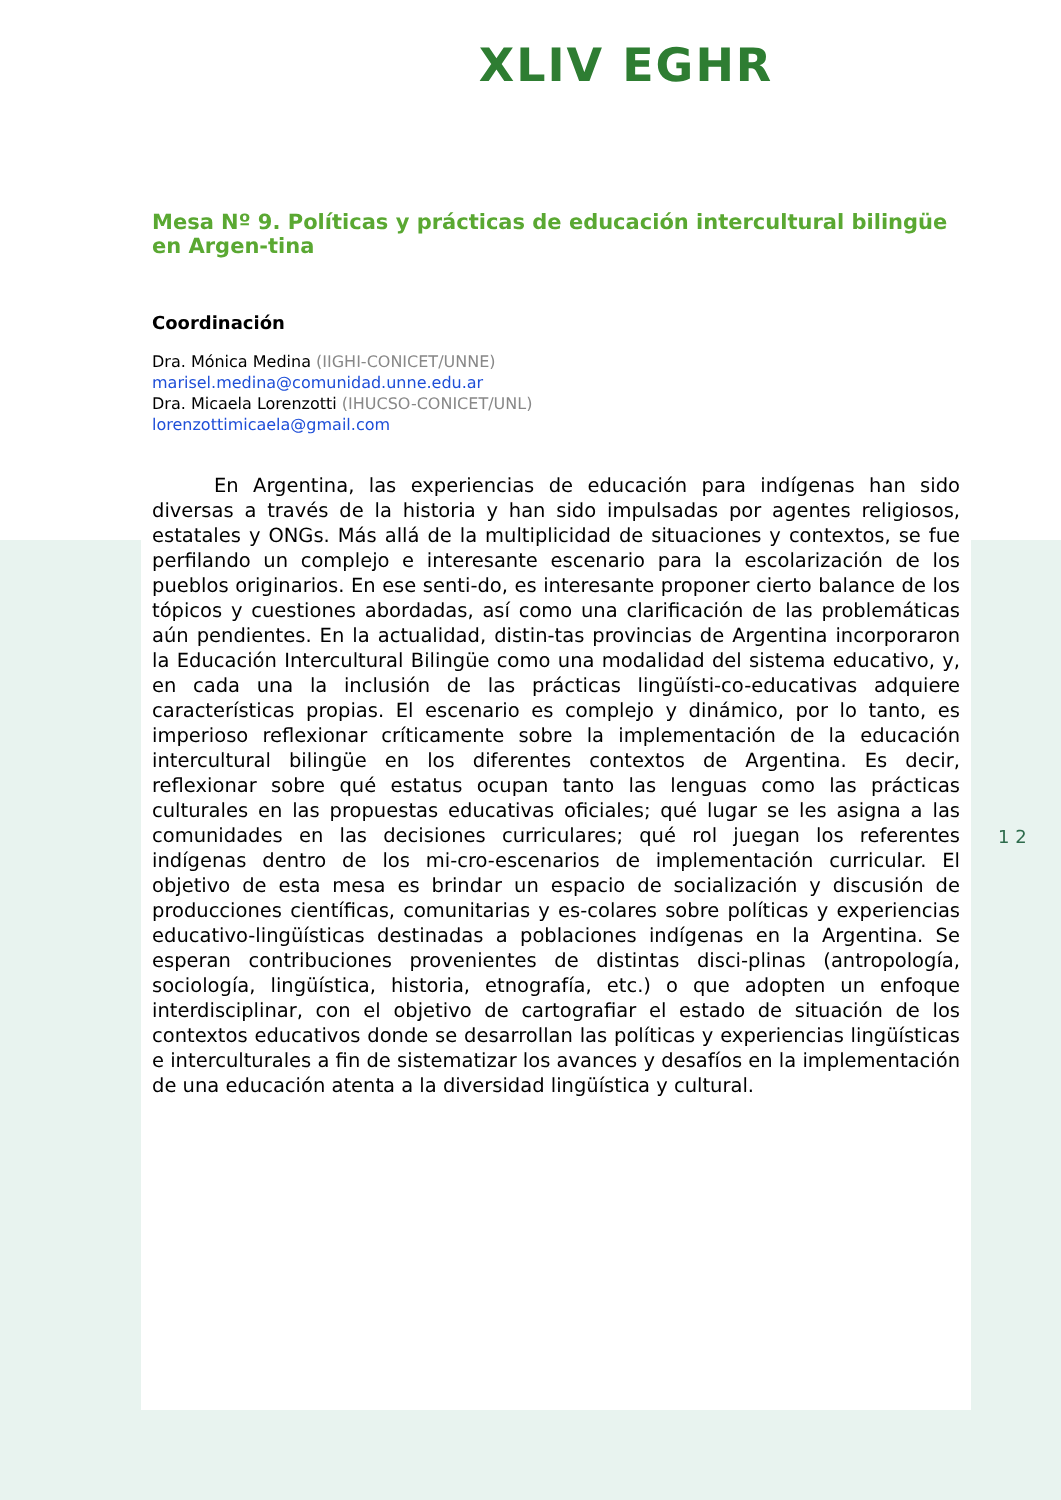XLIV EGHR
Mesa Nº 9. Políticas y prácticas de educación intercultural bilingüe en Argen-tina
Coordinación
Dra. Mónica Medina (IIGHI-CONICET/UNNE)
marisel.medina@comunidad.unne.edu.ar
Dra. Micaela Lorenzotti (IHUCSO-CONICET/UNL)
lorenzottimicaela@gmail.com
En Argentina, las experiencias de educación para indígenas han sido diversas a través de la historia y han sido impulsadas por agentes religiosos, estatales y ONGs. Más allá de la multiplicidad de situaciones y contextos, se fue perfilando un complejo e interesante escenario para la escolarización de los pueblos originarios. En ese senti-do, es interesante proponer cierto balance de los tópicos y cuestiones abordadas, así como una clarificación de las problemáticas aún pendientes. En la actualidad, distin-tas provincias de Argentina incorporaron la Educación Intercultural Bilingüe como una modalidad del sistema educativo, y, en cada una la inclusión de las prácticas lingüísti-co-educativas adquiere características propias. El escenario es complejo y dinámico, por lo tanto, es imperioso reflexionar críticamente sobre la implementación de la educación intercultural bilingüe en los diferentes contextos de Argentina. Es decir, reflexionar sobre qué estatus ocupan tanto las lenguas como las prácticas culturales en las propuestas educativas oficiales; qué lugar se les asigna a las comunidades en las decisiones curriculares; qué rol juegan los referentes indígenas dentro de los mi-cro-escenarios de implementación curricular. El objetivo de esta mesa es brindar un espacio de socialización y discusión de producciones científicas, comunitarias y es-colares sobre políticas y experiencias educativo-lingüísticas destinadas a poblaciones indígenas en la Argentina. Se esperan contribuciones provenientes de distintas disci-plinas (antropología, sociología, lingüística, historia, etnografía, etc.) o que adopten un enfoque interdisciplinar, con el objetivo de cartografiar el estado de situación de los contextos educativos donde se desarrollan las políticas y experiencias lingüísticas e interculturales a fin de sistematizar los avances y desafíos en la implementación de una educación atenta a la diversidad lingüística y cultural.
1 2